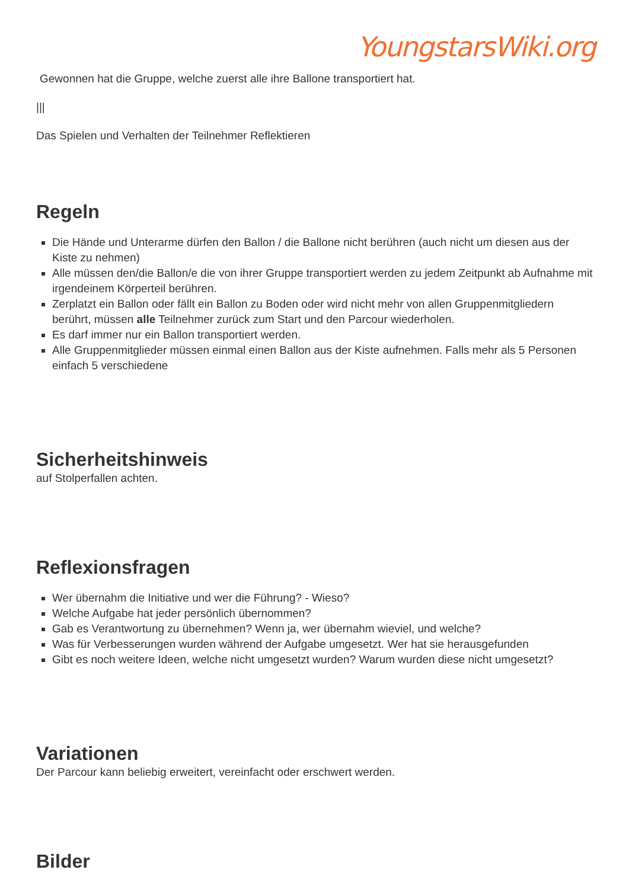YoungstarsWiki.org
Gewonnen hat die Gruppe, welche zuerst alle ihre Ballone transportiert hat.
|||
Das Spielen und Verhalten der Teilnehmer Reflektieren
Regeln
Die Hände und Unterarme dürfen den Ballon / die Ballone nicht berühren (auch nicht um diesen aus der Kiste zu nehmen)
Alle müssen den/die Ballon/e die von ihrer Gruppe transportiert werden zu jedem Zeitpunkt ab Aufnahme mit irgendeinem Körperteil berühren.
Zerplatzt ein Ballon oder fällt ein Ballon zu Boden oder wird nicht mehr von allen Gruppenmitgliedern berührt, müssen alle Teilnehmer zurück zum Start und den Parcour wiederholen.
Es darf immer nur ein Ballon transportiert werden.
Alle Gruppenmitglieder müssen einmal einen Ballon aus der Kiste aufnehmen. Falls mehr als 5 Personen einfach 5 verschiedene
Sicherheitshinweis
auf Stolperfallen achten.
Reflexionsfragen
Wer übernahm die Initiative und wer die Führung? - Wieso?
Welche Aufgabe hat jeder persönlich übernommen?
Gab es Verantwortung zu übernehmen? Wenn ja, wer übernahm wieviel, und welche?
Was für Verbesserungen wurden während der Aufgabe umgesetzt. Wer hat sie herausgefunden
Gibt es noch weitere Ideen, welche nicht umgesetzt wurden? Warum wurden diese nicht umgesetzt?
Variationen
Der Parcour kann beliebig erweitert, vereinfacht oder erschwert werden.
Bilder